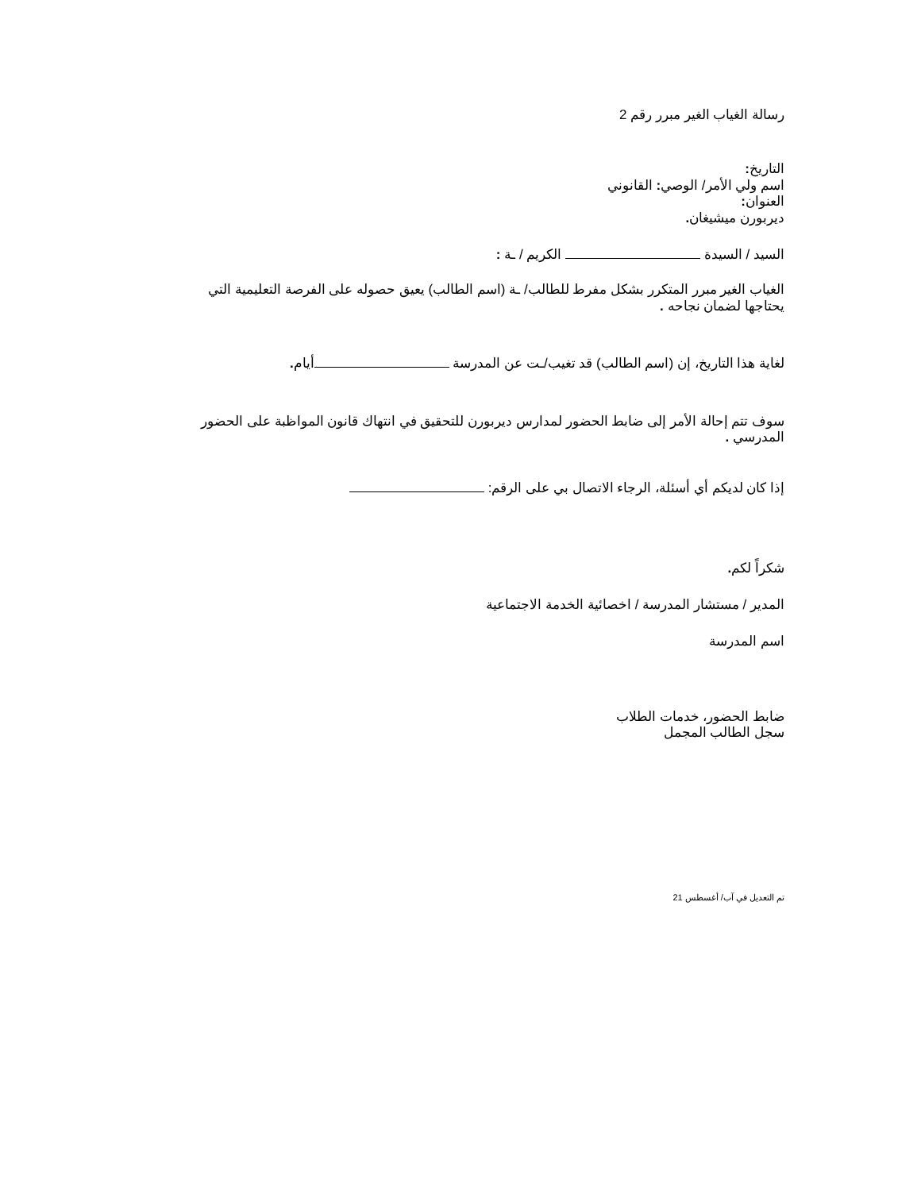رسالة الغياب الغير مبرر رقم 2
التاريخ:
اسم ولي الأمر/ الوصي: القانوني
العنوان:
ديربورن ميشيغان.
السيد / السيدة الكريم / ـة :
الغياب الغير مبرر المتكرر بشكل مفرط للطالب/ ـة (اسم الطالب) يعيق حصوله على الفرصة التعليمية التي يحتاجها لضمان نجاحه .
لغاية هذا التاريخ، إن (اسم الطالب) قد تغيب/ـت عن المدرسة أيام.
سوف تتم إحالة الأمر إلى ضابط الحضور لمدارس ديربورن للتحقيق في انتهاك قانون المواظبة على الحضور المدرسي .
إذا كان لديكم أي أسئلة، الرجاء الاتصال بي على الرقم:
شكراً لكم.
المدير / مستشار المدرسة / اخصائية الخدمة الاجتماعية
اسم المدرسة
ضابط الحضور، خدمات الطلاب
سجل الطالب المجمل
تم التعديل في آب/ أغسطس 21